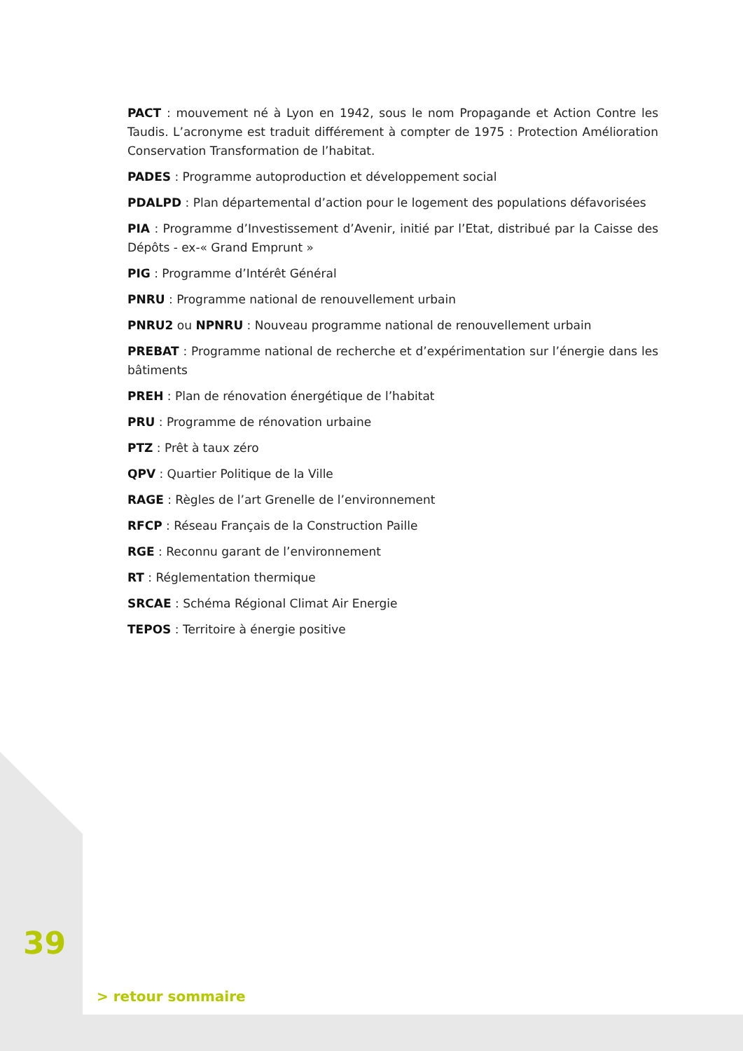PACT : mouvement né à Lyon en 1942, sous le nom Propagande et Action Contre les Taudis. L’acronyme est traduit différement à compter de 1975 : Protection Amélioration Conservation Transformation de l’habitat.
PADES : Programme autoproduction et développement social
PDALPD : Plan départemental d’action pour le logement des populations défavorisées
PIA : Programme d’Investissement d’Avenir, initié par l’Etat, distribué par la Caisse des Dépôts - ex-« Grand Emprunt »
PIG : Programme d’Intérêt Général
PNRU : Programme national de renouvellement urbain
PNRU2 ou NPNRU : Nouveau programme national de renouvellement urbain
PREBAT : Programme national de recherche et d’expérimentation sur l’énergie dans les bâtiments
PREH : Plan de rénovation énergétique de l’habitat
PRU : Programme de rénovation urbaine
PTZ : Prêt à taux zéro
QPV : Quartier Politique de la Ville
RAGE : Règles de l’art Grenelle de l’environnement
RFCP : Réseau Français de la Construction Paille
RGE : Reconnu garant de l’environnement
RT : Réglementation thermique
SRCAE : Schéma Régional Climat Air Energie
TEPOS : Territoire à énergie positive
39
> retour sommaire